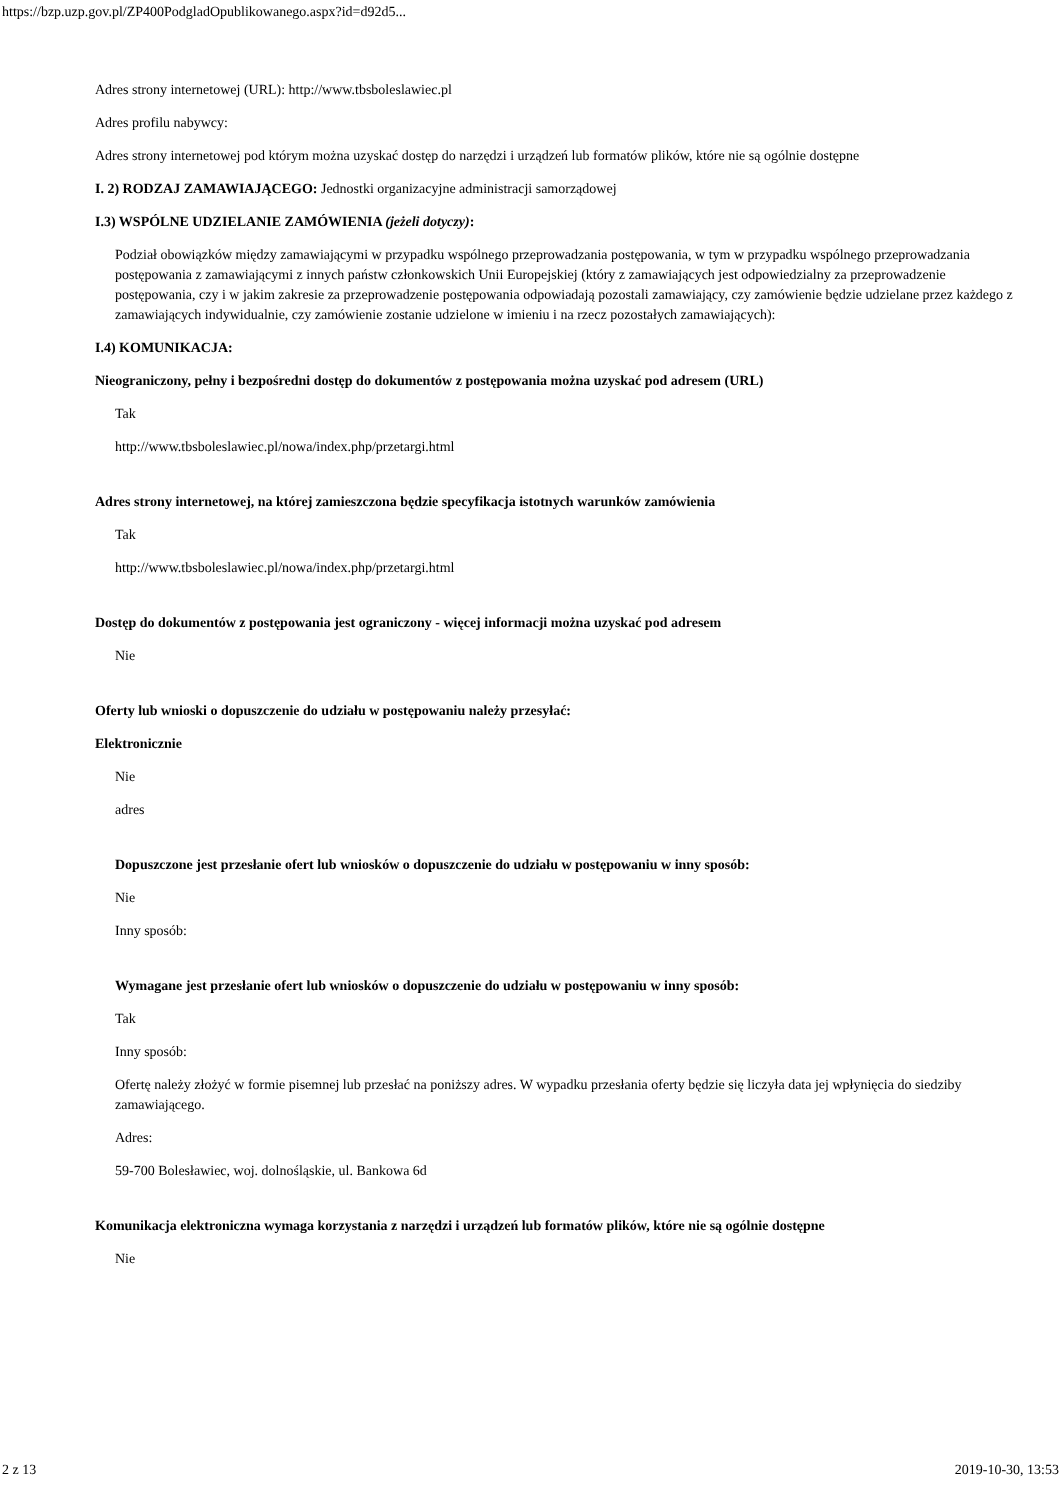https://bzp.uzp.gov.pl/ZP400PodgladOpublikowanego.aspx?id=d92d5...
Adres strony internetowej (URL): http://www.tbsboleslawiec.pl
Adres profilu nabywcy:
Adres strony internetowej pod którym można uzyskać dostęp do narzędzi i urządzeń lub formatów plików, które nie są ogólnie dostępne
I. 2) RODZAJ ZAMAWIAJĄCEGO: Jednostki organizacyjne administracji samorządowej
I.3) WSPÓLNE UDZIELANIE ZAMÓWIENIA (jeżeli dotyczy):
Podział obowiązków między zamawiającymi w przypadku wspólnego przeprowadzania postępowania, w tym w przypadku wspólnego przeprowadzania postępowania z zamawiającymi z innych państw członkowskich Unii Europejskiej (który z zamawiających jest odpowiedzialny za przeprowadzenie postępowania, czy i w jakim zakresie za przeprowadzenie postępowania odpowiadają pozostali zamawiający, czy zamówienie będzie udzielane przez każdego z zamawiających indywidualnie, czy zamówienie zostanie udzielone w imieniu i na rzecz pozostałych zamawiających):
I.4) KOMUNIKACJA:
Nieograniczony, pełny i bezpośredni dostęp do dokumentów z postępowania można uzyskać pod adresem (URL)
Tak
http://www.tbsboleslawiec.pl/nowa/index.php/przetargi.html
Adres strony internetowej, na której zamieszczona będzie specyfikacja istotnych warunków zamówienia
Tak
http://www.tbsboleslawiec.pl/nowa/index.php/przetargi.html
Dostęp do dokumentów z postępowania jest ograniczony - więcej informacji można uzyskać pod adresem
Nie
Oferty lub wnioski o dopuszczenie do udziału w postępowaniu należy przesyłać:
Elektronicznie
Nie
adres
Dopuszczone jest przesłanie ofert lub wniosków o dopuszczenie do udziału w postępowaniu w inny sposób:
Nie
Inny sposób:
Wymagane jest przesłanie ofert lub wniosków o dopuszczenie do udziału w postępowaniu w inny sposób:
Tak
Inny sposób:
Ofertę należy złożyć w formie pisemnej lub przesłać na poniższy adres. W wypadku przesłania oferty będzie się liczyła data jej wpłynięcia do siedziby zamawiającego.
Adres:
59-700 Bolesławiec, woj. dolnośląskie, ul. Bankowa 6d
Komunikacja elektroniczna wymaga korzystania z narzędzi i urządzeń lub formatów plików, które nie są ogólnie dostępne
Nie
2 z 13 2019-10-30, 13:53